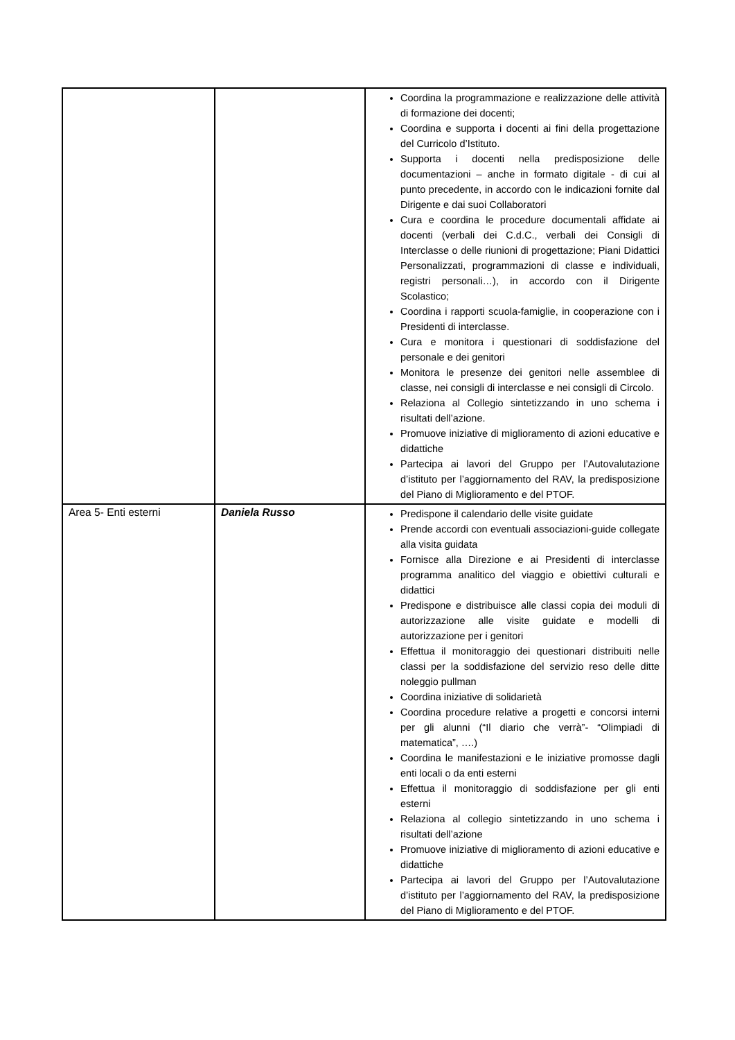| | | Coordina la programmazione e realizzazione delle attività di formazione dei docenti; Coordina e supporta i docenti ai fini della progettazione del Curricolo d’Istituto. Supporta i docenti nella predisposizione delle documentazioni – anche in formato digitale - di cui al punto precedente, in accordo con le indicazioni fornite dal Dirigente e dai suoi Collaboratori Cura e coordina le procedure documentali affidate ai docenti (verbali dei C.d.C., verbali dei Consigli di Interclasse o delle riunioni di progettazione; Piani Didattici Personalizzati, programmazioni di classe e individuali, registri personali…), in accordo con il Dirigente Scolastico; Coordina i rapporti scuola-famiglie, in cooperazione con i Presidenti di interclasse. Cura e monitora i questionari di soddisfazione del personale e dei genitori Monitora le presenze dei genitori nelle assemblee di classe, nei consigli di interclasse e nei consigli di Circolo. Relaziona al Collegio sintetizzando in uno schema i risultati dell’azione. Promuove iniziative di miglioramento di azioni educative e didattiche Partecipa ai lavori del Gruppo per l’Autovalutazione d’istituto per l’aggiornamento del RAV, la predisposizione del Piano di Miglioramento e del PTOF. |
| Area 5- Enti esterni | Daniela Russo | Predispone il calendario delle visite guidate Prende accordi con eventuali associazioni-guide collegate alla visita guidata Fornisce alla Direzione e ai Presidenti di interclasse programma analitico del viaggio e obiettivi culturali e didattici Predispone e distribuisce alle classi copia dei moduli di autorizzazione alle visite guidate e modelli di autorizzazione per i genitori Effettua il monitoraggio dei questionari distribuiti nelle classi per la soddisfazione del servizio reso delle ditte noleggio pullman Coordina iniziative di solidarietà Coordina procedure relative a progetti e concorsi interni per gli alunni (“Il diario che verrà”- “Olimpiadi di matematica”, ….) Coordina le manifestazioni e le iniziative promosse dagli enti locali o da enti esterni Effettua il monitoraggio di soddisfazione per gli enti esterni Relaziona al collegio sintetizzando in uno schema i risultati dell’azione Promuove iniziative di miglioramento di azioni educative e didattiche Partecipa ai lavori del Gruppo per l’Autovalutazione d’istituto per l’aggiornamento del RAV, la predisposizione del Piano di Miglioramento e del PTOF. |